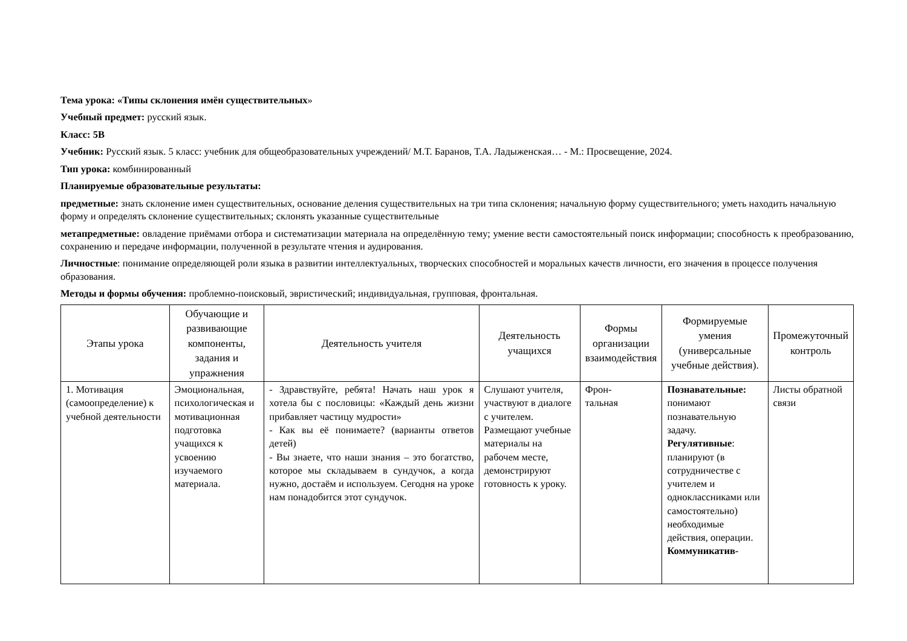Тема урока: «Типы склонения имён существительных»
Учебный предмет: русский язык.
Класс: 5В
Учебник: Русский язык. 5 класс: учебник для общеобразовательных учреждений/ М.Т. Баранов, Т.А. Ладыженская… - М.: Просвещение, 2024.
Тип урока: комбинированный
Планируемые образовательные результаты:
предметные: знать склонение имен существительных, основание деления существительных на три типа склонения; начальную форму существительного; уметь находить начальную форму и определять склонение существительных; склонять указанные существительные
метапредметные: овладение приёмами отбора и систематизации материала на определённую тему; умение вести самостоятельный поиск информации; способность к преобразованию, сохранению и передаче информации, полученной в результате чтения и аудирования.
Личностные: понимание определяющей роли языка в развитии интеллектуальных, творческих способностей и моральных качеств личности, его значения в процессе получения образования.
Методы и формы обучения: проблемно-поисковый, эвристический; индивидуальная, групповая, фронтальная.
| Этапы урока | Обучающие и развивающие компоненты, задания и упражнения | Деятельность учителя | Деятельность учащихся | Формы организации взаимодействия | Формируемые умения (универсальные учебные действия). | Промежуточный контроль |
| --- | --- | --- | --- | --- | --- | --- |
| 1. Мотивация (самоопределение) к учебной деятельности | Эмоциональная, психологическая и мотивационная подготовка учащихся к усвоению изучаемого материала. | - Здравствуйте, ребята! Начать наш урок я хотела бы с пословицы: «Каждый день жизни прибавляет частицу мудрости» - Как вы её понимаете? (варианты ответов детей) - Вы знаете, что наши знания – это богатство, которое мы складываем в сундучок, а когда нужно, достаём и используем. Сегодня на уроке нам понадобится этот сундучок. | Слушают учителя, участвуют в диалоге с учителем. Размещают учебные материалы на рабочем месте, демонстрируют готовность к уроку. | Фрон- тальная | Познавательные: понимают познавательную задачу. Регулятивные : планируют (в сотрудничестве с учителем и одноклассниками или самостоятельно) необходимые действия, операции. Коммуникатив- | Листы обратной связи |